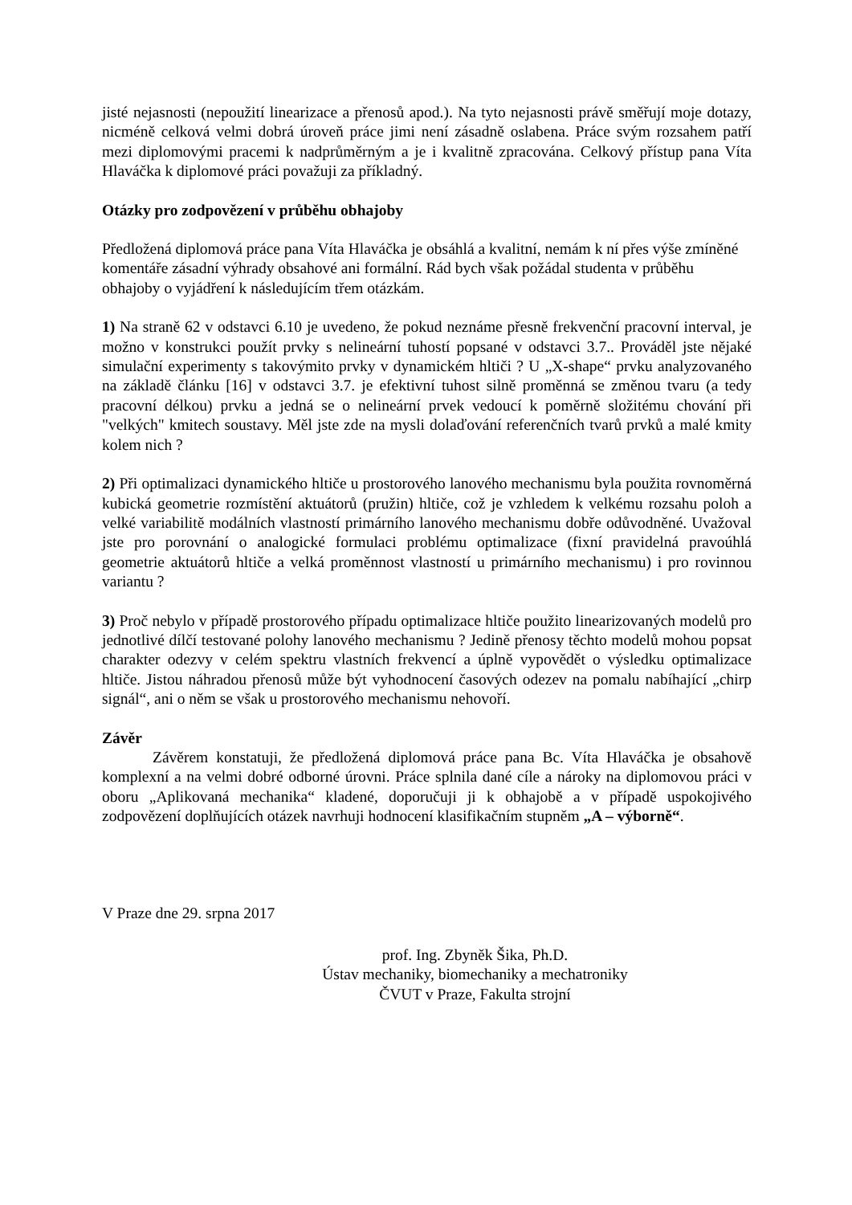jisté nejasnosti (nepoužití linearizace a přenosů apod.). Na tyto nejasnosti právě směřují moje dotazy, nicméně celková velmi dobrá úroveň práce jimi není zásadně oslabena. Práce svým rozsahem patří mezi diplomovými pracemi k nadprůměrným a je i kvalitně zpracována. Celkový přístup pana Víta Hlaváčka k diplomové práci považuji za příkladný.
Otázky pro zodpovězení v průběhu obhajoby
Předložená diplomová práce pana Víta Hlaváčka je obsáhlá a kvalitní, nemám k ní přes výše zmíněné komentáře zásadní výhrady obsahové ani formální. Rád bych však požádal studenta v průběhu obhajoby o vyjádření k následujícím třem otázkám.
1) Na straně 62 v odstavci 6.10 je uvedeno, že pokud neznáme přesně frekvenční pracovní interval, je možno v konstrukci použít prvky s nelineární tuhostí popsané v odstavci 3.7.. Prováděl jste nějaké simulační experimenty s takovýmito prvky v dynamickém hltiči ? U „X-shape“ prvku analyzovaného na základě článku [16] v odstavci 3.7. je efektivní tuhost silně proměnná se změnou tvaru (a tedy pracovní délkou) prvku a jedná se o nelineární prvek vedoucí k poměrně složitému chování při "velkých" kmitech soustavy. Měl jste zde na mysli dolaďování referenčních tvarů prvků a malé kmity kolem nich ?
2) Při optimalizaci dynamického hltiče u prostorového lanového mechanismu byla použita rovnoměrná kubická geometrie rozmístění aktuátorů (pružin) hltiče, což je vzhledem k velkému rozsahu poloh a velké variabilitě modálních vlastností primárního lanového mechanismu dobře odůvodněné. Uvažoval jste pro porovnání o analogické formulaci problému optimalizace (fixní pravidelná pravoúhlá geometrie aktuátorů hltiče a velká proměnnost vlastností u primárního mechanismu) i pro rovinnou variantu ?
3) Proč nebylo v případě prostorového případu optimalizace hltiče použito linearizovaných modelů pro jednotlivé dílčí testované polohy lanového mechanismu ? Jedině přenosy těchto modelů mohou popsat charakter odezvy v celém spektru vlastních frekvencí a úplně vypovědět o výsledku optimalizace hltiče. Jistou náhradou přenosů může být vyhodnocení časových odezev na pomalu nabíhající „chirp signál“, ani o něm se však u prostorového mechanismu nehovoří.
Závěr
Závěrem konstatuji, že předložená diplomová práce pana Bc. Víta Hlaváčka je obsahově komplexní a na velmi dobré odborné úrovni. Práce splnila dané cíle a nároky na diplomovou práci v oboru „Aplikovaná mechanika“ kladené, doporučuji ji k obhajobě a v případě uspokojivého zodpovězení doplňujících otázek navrhuji hodnocení klasifikačním stupněm „A – výborně“.
V Praze dne 29. srpna 2017
prof. Ing. Zbyněk Šika, Ph.D.
Ústav mechaniky, biomechaniky a mechatroniky
ČVUT v Praze, Fakulta strojní